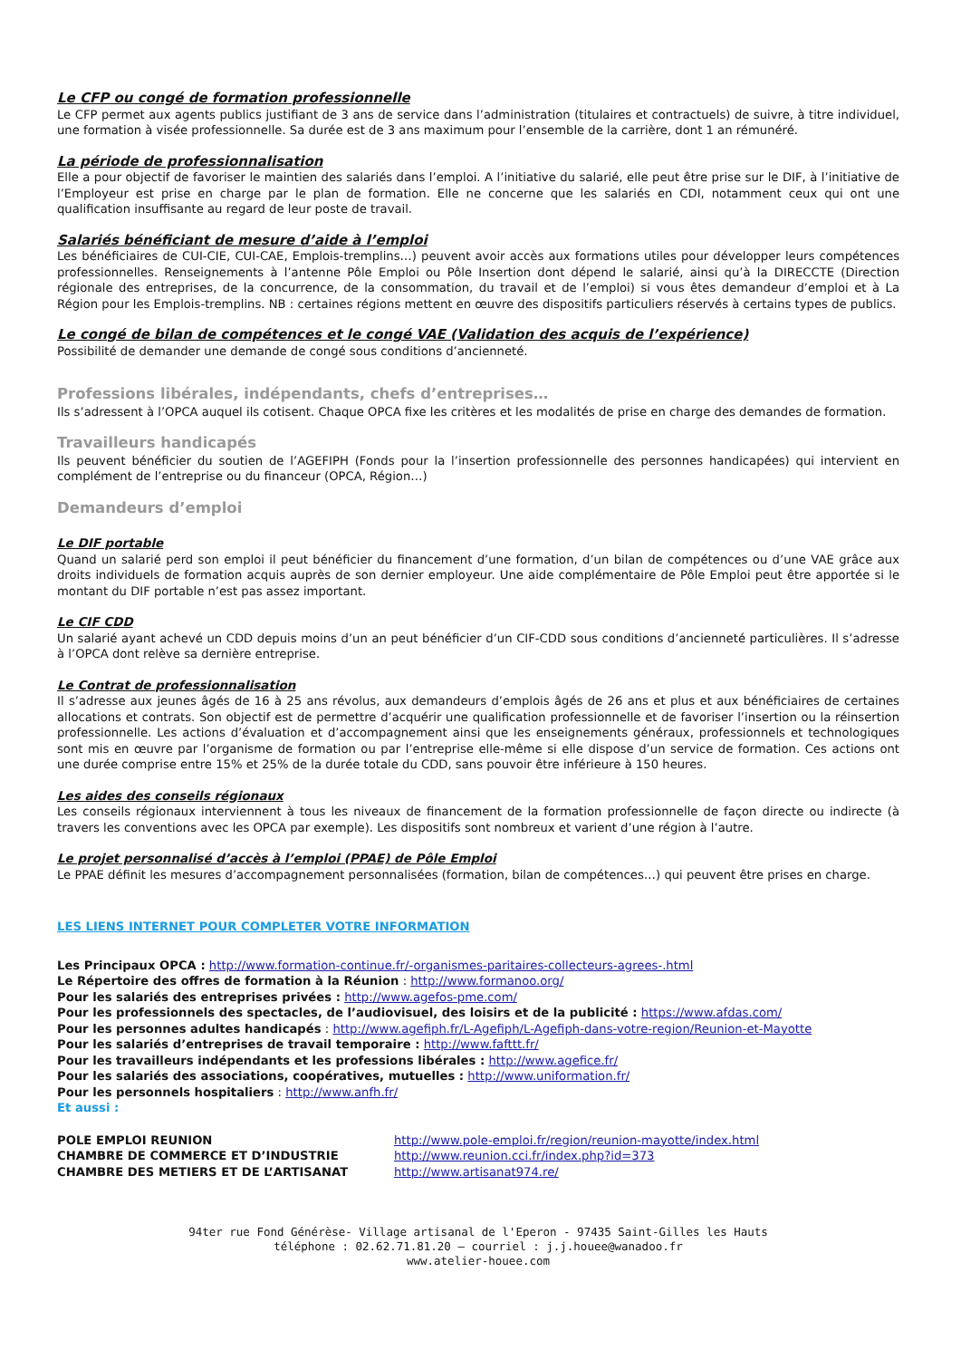Le CFP ou congé de formation professionnelle
Le CFP permet aux agents publics justifiant de 3 ans de service dans l’administration (titulaires et contractuels) de suivre, à titre individuel, une formation à visée professionnelle. Sa durée est de 3 ans maximum pour l’ensemble de la carrière, dont 1 an rémunéré.
La période de professionnalisation
Elle a pour objectif de favoriser le maintien des salariés dans l’emploi. A l’initiative du salarié, elle peut être prise sur le DIF, à l’initiative de l’Employeur est prise en charge par le plan de formation. Elle ne concerne que les salariés en CDI, notamment ceux qui ont une qualification insuffisante au regard de leur poste de travail.
Salariés bénéficiant de mesure d’aide à l’emploi
Les bénéficiaires de CUI-CIE, CUI-CAE, Emplois-tremplins…) peuvent avoir accès aux formations utiles pour développer leurs compétences professionnelles. Renseignements à l’antenne Pôle Emploi ou Pôle Insertion dont dépend le salarié, ainsi qu’à la DIRECCTE (Direction régionale des entreprises, de la concurrence, de la consommation, du travail et de l’emploi) si vous êtes demandeur d’emploi et à La Région pour les Emplois-tremplins. NB : certaines régions mettent en œuvre des dispositifs particuliers réservés à certains types de publics.
Le congé de bilan de compétences et le congé VAE (Validation des acquis de l’expérience)
Possibilité de demander une demande de congé sous conditions d’ancienneté.
Professions libérales, indépendants, chefs d’entreprises…
Ils s’adressent à l’OPCA auquel ils cotisent. Chaque OPCA fixe les critères et les modalités de prise en charge des demandes de formation.
Travailleurs handicapés
Ils peuvent bénéficier du soutien de l’AGEFIPH (Fonds pour la l’insertion professionnelle des personnes handicapées) qui intervient en complément de l’entreprise ou du financeur (OPCA, Région…)
Demandeurs d’emploi
Le DIF portable
Quand un salarié perd son emploi il peut bénéficier du financement d’une formation, d’un bilan de compétences ou d’une VAE grâce aux droits individuels de formation acquis auprès de son dernier employeur. Une aide complémentaire de Pôle Emploi peut être apportée si le montant du DIF portable n’est pas assez important.
Le CIF CDD
Un salarié ayant achevé un CDD depuis moins d’un an peut bénéficier d’un CIF-CDD sous conditions d’ancienneté particulières. Il s’adresse à l’OPCA dont relève sa dernière entreprise.
Le Contrat de professionnalisation
Il s’adresse aux jeunes âgés de 16 à 25 ans révolus, aux demandeurs d’emplois âgés de 26 ans et plus et aux bénéficiaires de certaines allocations et contrats. Son objectif est de permettre d’acquérir une qualification professionnelle et de favoriser l’insertion ou la réinsertion professionnelle. Les actions d’évaluation et d’accompagnement ainsi que les enseignements généraux, professionnels et technologiques sont mis en œuvre par l’organisme de formation ou par l’entreprise elle-même si elle dispose d’un service de formation. Ces actions ont une durée comprise entre 15% et 25% de la durée totale du CDD, sans pouvoir être inférieure à 150 heures.
Les aides des conseils régionaux
Les conseils régionaux interviennent à tous les niveaux de financement de la formation professionnelle de façon directe ou indirecte (à travers les conventions avec les OPCA par exemple). Les dispositifs sont nombreux et varient d’une région à l’autre.
Le projet personnalisé d’accès à l’emploi (PPAE) de Pôle Emploi
Le PPAE définit les mesures d’accompagnement personnalisées (formation, bilan de compétences…) qui peuvent être prises en charge.
LES LIENS INTERNET POUR COMPLETER VOTRE INFORMATION
Les Principaux OPCA : http://www.formation-continue.fr/-organismes-paritaires-collecteurs-agrees-.html
Le Répertoire des offres de formation à la Réunion : http://www.formanoo.org/
Pour les salariés des entreprises privées : http://www.agefos-pme.com/
Pour les professionnels des spectacles, de l’audiovisuel, des loisirs et de la publicité : https://www.afdas.com/
Pour les personnes adultes handicapés : http://www.agefiph.fr/L-Agefiph/L-Agefiph-dans-votre-region/Reunion-et-Mayotte
Pour les salariés d’entreprises de travail temporaire : http://www.fafttt.fr/
Pour les travailleurs indépendants et les professions libérales : http://www.agefice.fr/
Pour les salariés des associations, coopératives, mutuelles : http://www.uniformation.fr/
Pour les personnels hospitaliers : http://www.anfh.fr/
Et aussi :
POLE EMPLOI REUNION http://www.pole-emploi.fr/region/reunion-mayotte/index.html
CHAMBRE DE COMMERCE ET D’INDUSTRIE http://www.reunion.cci.fr/index.php?id=373
CHAMBRE DES METIERS ET DE L’ARTISANAT http://www.artisanat974.re/
94ter rue Fond Générèse- Village artisanal de l'Eperon - 97435 Saint-Gilles les Hauts
téléphone : 02.62.71.81.20 – courriel : j.j.houee@wanadoo.fr
www.atelier-houee.com